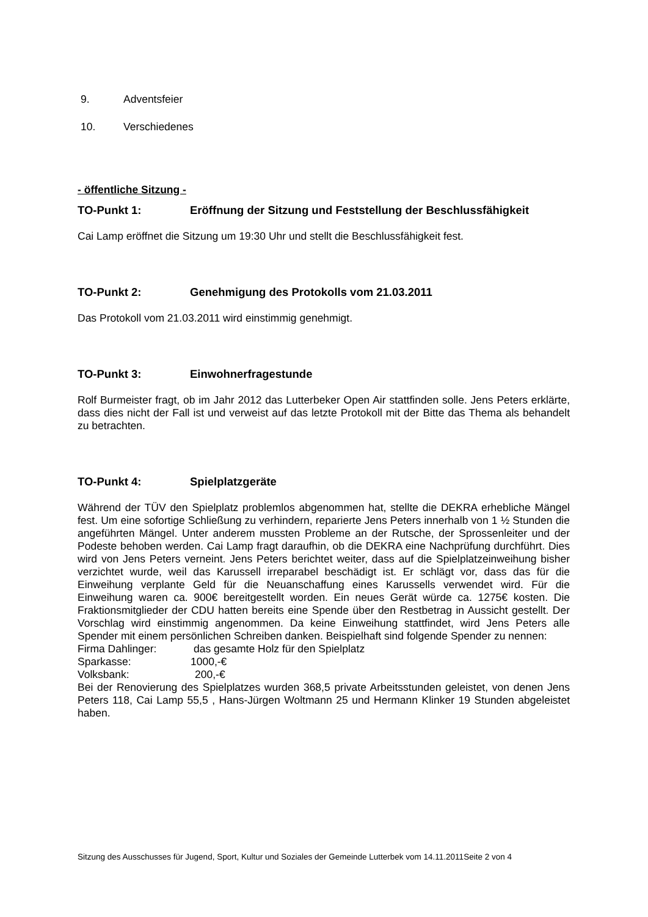9. Adventsfeier
10. Verschiedenes
- öffentliche Sitzung -
TO-Punkt 1: Eröffnung der Sitzung und Feststellung der Beschlussfähigkeit
Cai Lamp eröffnet die Sitzung um 19:30 Uhr und stellt die Beschlussfähigkeit fest.
TO-Punkt 2: Genehmigung des Protokolls vom 21.03.2011
Das Protokoll vom 21.03.2011 wird einstimmig genehmigt.
TO-Punkt 3: Einwohnerfragestunde
Rolf Burmeister fragt, ob im Jahr 2012 das Lutterbeker Open Air stattfinden solle. Jens Peters erklärte, dass dies nicht der Fall ist und verweist auf das letzte Protokoll mit der Bitte das Thema als behandelt zu betrachten.
TO-Punkt 4: Spielplatzgeräte
Während der TÜV den Spielplatz problemlos abgenommen hat, stellte die DEKRA erhebliche Mängel fest. Um eine sofortige Schließung zu verhindern, reparierte Jens Peters innerhalb von 1 ½ Stunden die angeführten Mängel. Unter anderem mussten Probleme an der Rutsche, der Sprossenleiter und der Podeste behoben werden. Cai Lamp fragt daraufhin, ob die DEKRA eine Nachprüfung durchführt. Dies wird von Jens Peters verneint. Jens Peters berichtet weiter, dass auf die Spielplatzeinweihung bisher verzichtet wurde, weil das Karussell irreparabel beschädigt ist. Er schlägt vor, dass das für die Einweihung verplante Geld für die Neuanschaffung eines Karussells verwendet wird. Für die Einweihung waren ca. 900€ bereitgestellt worden. Ein neues Gerät würde ca. 1275€ kosten. Die Fraktionsmitglieder der CDU hatten bereits eine Spende über den Restbetrag in Aussicht gestellt. Der Vorschlag wird einstimmig angenommen. Da keine Einweihung stattfindet, wird Jens Peters alle Spender mit einem persönlichen Schreiben danken. Beispielhaft sind folgende Spender zu nennen:
Firma Dahlinger: das gesamte Holz für den Spielplatz
Sparkasse: 1000,-€
Volksbank: 200,-€
Bei der Renovierung des Spielplatzes wurden 368,5 private Arbeitsstunden geleistet, von denen Jens Peters 118, Cai Lamp 55,5 , Hans-Jürgen Woltmann 25 und Hermann Klinker 19 Stunden abgeleistet haben.
Sitzung des Ausschusses für Jugend, Sport, Kultur und Soziales der Gemeinde Lutterbek vom 14.11.2011Seite 2 von 4